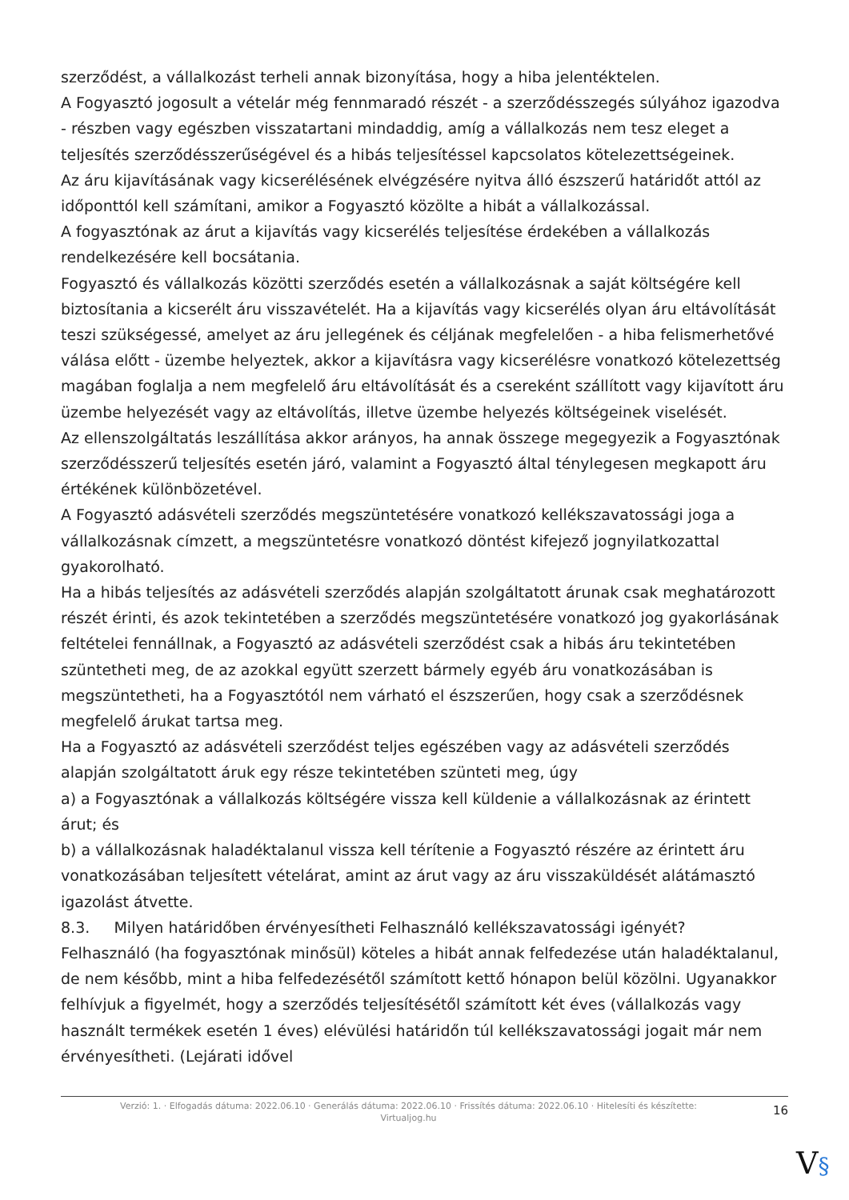szerződést, a vállalkozást terheli annak bizonyítása, hogy a hiba jelentéktelen.
A Fogyasztó jogosult a vételár még fennmaradó részét - a szerződésszegés súlyához igazodva - részben vagy egészben visszatartani mindaddig, amíg a vállalkozás nem tesz eleget a teljesítés szerződésszerűségével és a hibás teljesítéssel kapcsolatos kötelezettségeinek.
Az áru kijavításának vagy kicserélésének elvégzésére nyitva álló észszerű határidőt attól az időponttól kell számítani, amikor a Fogyasztó közölte a hibát a vállalkozással.
A fogyasztónak az árut a kijavítás vagy kicserélés teljesítése érdekében a vállalkozás rendelkezésére kell bocsátania.
Fogyasztó és vállalkozás közötti szerződés esetén a vállalkozásnak a saját költségére kell biztosítania a kicserélt áru visszavételét. Ha a kijavítás vagy kicserélés olyan áru eltávolítását teszi szükségessé, amelyet az áru jellegének és céljának megfelelően - a hiba felismerhetővé válása előtt - üzembe helyeztek, akkor a kijavításra vagy kicserélésre vonatkozó kötelezettség magában foglalja a nem megfelelő áru eltávolítását és a csereként szállított vagy kijavított áru üzembe helyezését vagy az eltávolítás, illetve üzembe helyezés költségeinek viselését.
Az ellenszolgáltatás leszállítása akkor arányos, ha annak összege megegyezik a Fogyasztónak szerződésszerű teljesítés esetén járó, valamint a Fogyasztó által ténylegesen megkapott áru értékének különbözetével.
A Fogyasztó adásvételi szerződés megszüntetésére vonatkozó kellékszavatossági joga a vállalkozásnak címzett, a megszüntetésre vonatkozó döntést kifejező jognyilatkozattal gyakorolható.
Ha a hibás teljesítés az adásvételi szerződés alapján szolgáltatott árunak csak meghatározott részét érinti, és azok tekintetében a szerződés megszüntetésére vonatkozó jog gyakorlásának feltételei fennállnak, a Fogyasztó az adásvételi szerződést csak a hibás áru tekintetében szüntetheti meg, de az azokkal együtt szerzett bármely egyéb áru vonatkozásában is megszüntetheti, ha a Fogyasztótól nem várható el észszerűen, hogy csak a szerződésnek megfelelő árukat tartsa meg.
Ha a Fogyasztó az adásvételi szerződést teljes egészében vagy az adásvételi szerződés alapján szolgáltatott áruk egy része tekintetében szünteti meg, úgy
a) a Fogyasztónak a vállalkozás költségére vissza kell küldenie a vállalkozásnak az érintett árut; és
b) a vállalkozásnak haladéktalanul vissza kell térítenie a Fogyasztó részére az érintett áru vonatkozásában teljesített vételárat, amint az árut vagy az áru visszaküldését alátámasztó igazolást átvette.
8.3. Milyen határidőben érvényesítheti Felhasználó kellékszavatossági igényét?
Felhasználó (ha fogyasztónak minősül) köteles a hibát annak felfedezése után haladéktalanul, de nem később, mint a hiba felfedezésétől számított kettő hónapon belül közölni. Ugyanakkor felhívjuk a figyelmét, hogy a szerződés teljesítésétől számított két éves (vállalkozás vagy használt termékek esetén 1 éves) elévülési határidőn túl kellékszavatossági jogait már nem érvényesítheti. (Lejárati idővel
Verzió: 1. · Elfogadás dátuma: 2022.06.10 · Generálás dátuma: 2022.06.10 · Frissítés dátuma: 2022.06.10 · Hitelesíti és készítette:
Virtualjog.hu
16
V§